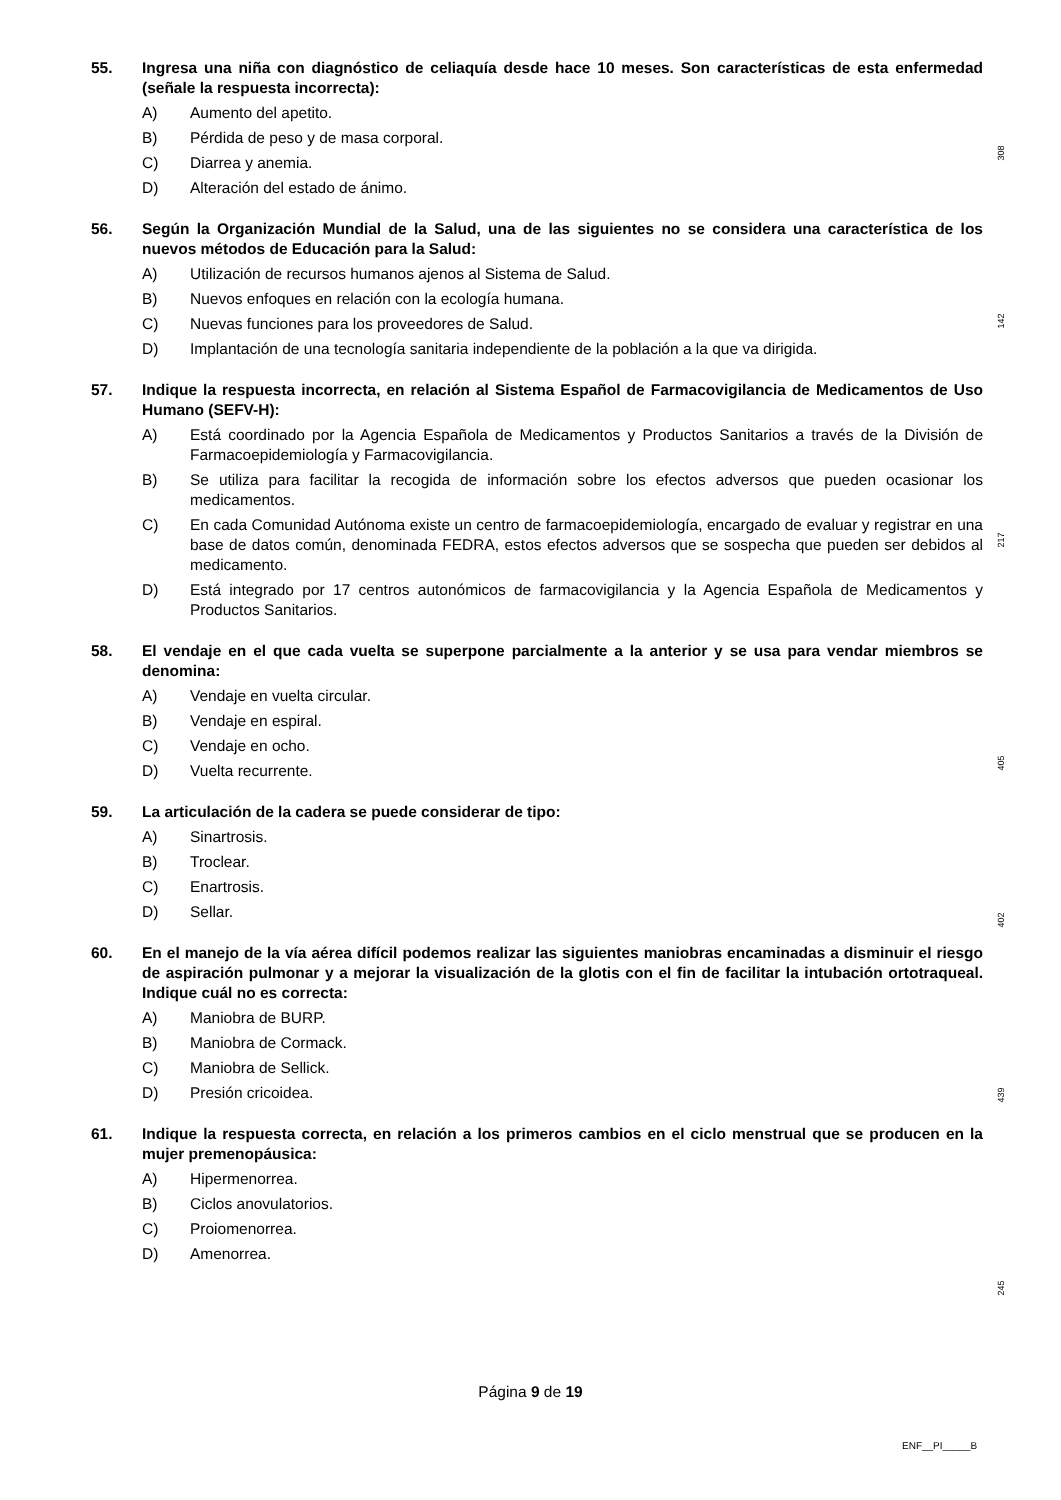55. Ingresa una niña con diagnóstico de celiaquía desde hace 10 meses. Son características de esta enfermedad (señale la respuesta incorrecta):
A) Aumento del apetito.
B) Pérdida de peso y de masa corporal.
C) Diarrea y anemia.
D) Alteración del estado de ánimo.
56. Según la Organización Mundial de la Salud, una de las siguientes no se considera una característica de los nuevos métodos de Educación para la Salud:
A) Utilización de recursos humanos ajenos al Sistema de Salud.
B) Nuevos enfoques en relación con la ecología humana.
C) Nuevas funciones para los proveedores de Salud.
D) Implantación de una tecnología sanitaria independiente de la población a la que va dirigida.
57. Indique la respuesta incorrecta, en relación al Sistema Español de Farmacovigilancia de Medicamentos de Uso Humano (SEFV-H):
A) Está coordinado por la Agencia Española de Medicamentos y Productos Sanitarios a través de la División de Farmacoepidemiología y Farmacovigilancia.
B) Se utiliza para facilitar la recogida de información sobre los efectos adversos que pueden ocasionar los medicamentos.
C) En cada Comunidad Autónoma existe un centro de farmacoepidemiología, encargado de evaluar y registrar en una base de datos común, denominada FEDRA, estos efectos adversos que se sospecha que pueden ser debidos al medicamento.
D) Está integrado por 17 centros autonómicos de farmacovigilancia y la Agencia Española de Medicamentos y Productos Sanitarios.
58. El vendaje en el que cada vuelta se superpone parcialmente a la anterior y se usa para vendar miembros se denomina:
A) Vendaje en vuelta circular.
B) Vendaje en espiral.
C) Vendaje en ocho.
D) Vuelta recurrente.
59. La articulación de la cadera se puede considerar de tipo:
A) Sinartrosis.
B) Troclear.
C) Enartrosis.
D) Sellar.
60. En el manejo de la vía aérea difícil podemos realizar las siguientes maniobras encaminadas a disminuir el riesgo de aspiración pulmonar y a mejorar la visualización de la glotis con el fin de facilitar la intubación ortotraqueal. Indique cuál no es correcta:
A) Maniobra de BURP.
B) Maniobra de Cormack.
C) Maniobra de Sellick.
D) Presión cricoidea.
61. Indique la respuesta correcta, en relación a los primeros cambios en el ciclo menstrual que se producen en la mujer premenopáusica:
A) Hipermenorrea.
B) Ciclos anovulatorios.
C) Proiomenorrea.
D) Amenorrea.
308
142
217
405
402
439
245
Página 9 de 19
ENF__PI_____B